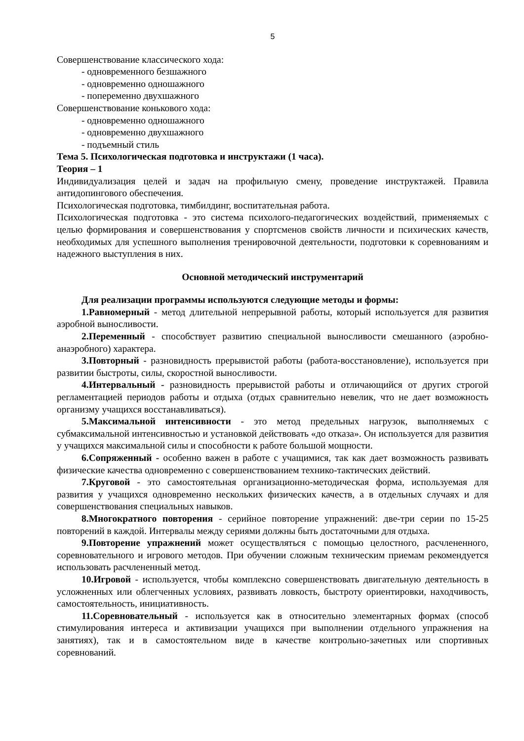5
Совершенствование классического хода:
- одновременного безшажного
- одновременно одношажного
- попеременно двухшажного
Совершенствование конькового хода:
- одновременно одношажного
- одновременно двухшажного
- подъемный стиль
Тема 5. Психологическая подготовка и инструктажи (1 часа).
Теория – 1
Индивидуализация целей и задач на профильную смену, проведение инструктажей. Правила антидопингового обеспечения.
Психологическая подготовка, тимбилдинг, воспитательная работа.
Психологическая подготовка - это система психолого-педагогических воздействий, применяемых с целью формирования и совершенствования у спортсменов свойств личности и психических качеств, необходимых для успешного выполнения тренировочной деятельности, подготовки к соревнованиям и надежного выступления в них.
Основной методический инструментарий
Для реализации программы используются следующие методы и формы:
1.Равномерный - метод длительной непрерывной работы, который используется для развития аэробной выносливости.
2.Переменный - способствует развитию специальной выносливости смешанного (аэробно-анаэробного) характера.
3.Повторный - разновидность прерывистой работы (работа-восстановление), используется при развитии быстроты, силы, скоростной выносливости.
4.Интервальный - разновидность прерывистой работы и отличающийся от других строгой регламентацией периодов работы и отдыха (отдых сравнительно невелик, что не дает возможность организму учащихся восстанавливаться).
5.Максимальной интенсивности - это метод предельных нагрузок, выполняемых с субмаксимальной интенсивностью и установкой действовать «до отказа». Он используется для развития у учащихся максимальной силы и способности к работе большой мощности.
6.Сопряженный - особенно важен в работе с учащимися, так как дает возможность развивать физические качества одновременно с совершенствованием технико-тактических действий.
7.Круговой - это самостоятельная организационно-методическая форма, используемая для развития у учащихся одновременно нескольких физических качеств, а в отдельных случаях и для совершенствования специальных навыков.
8.Многократного повторения - серийное повторение упражнений: две-три серии по 15-25 повторений в каждой. Интервалы между сериями должны быть достаточными для отдыха.
9.Повторение упражнений может осуществляться с помощью целостного, расчлененного, соревновательного и игрового методов. При обучении сложным техническим приемам рекомендуется использовать расчлененный метод.
10.Игровой - используется, чтобы комплексно совершенствовать двигательную деятельность в усложненных или облегченных условиях, развивать ловкость, быстроту ориентировки, находчивость, самостоятельность, инициативность.
11.Соревновательный - используется как в относительно элементарных формах (способ стимулирования интереса и активизации учащихся при выполнении отдельного упражнения на занятиях), так и в самостоятельном виде в качестве контрольно-зачетных или спортивных соревнований.